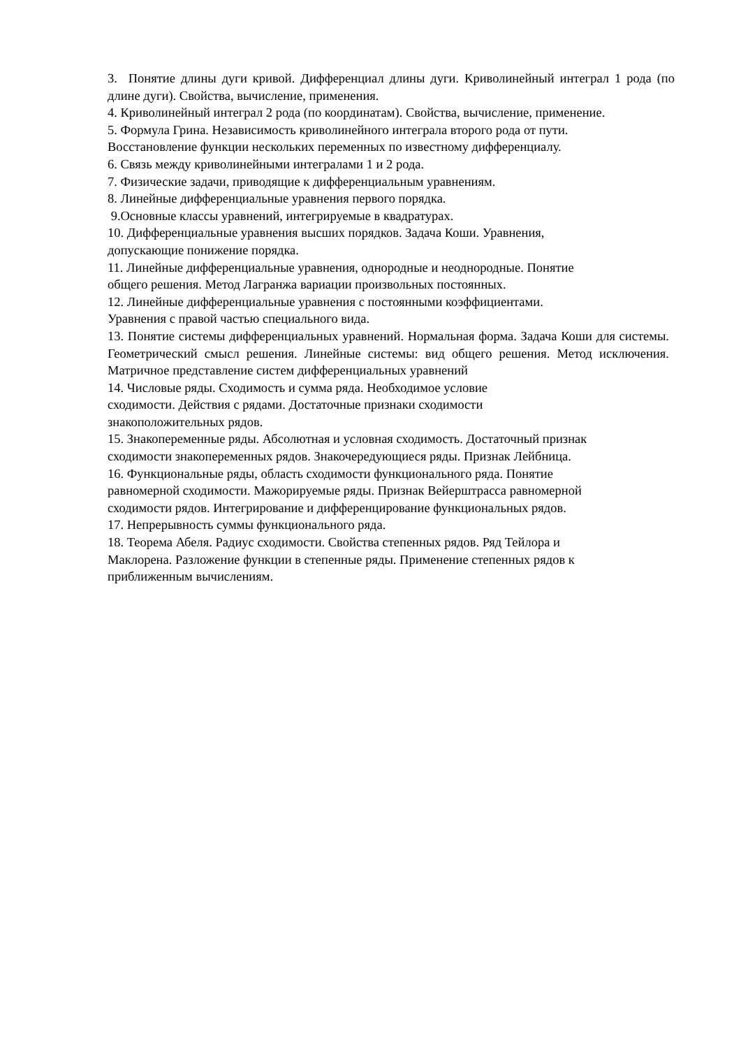3. Понятие длины дуги кривой. Дифференциал длины дуги. Криволинейный интеграл 1 рода (по длине дуги). Свойства, вычисление, применения.
4. Криволинейный интеграл 2 рода (по координатам). Свойства, вычисление, применение.
5. Формула Грина. Независимость криволинейного интеграла второго рода от пути.
Восстановление функции нескольких переменных по известному дифференциалу.
6. Связь между криволинейными интегралами 1 и 2 рода.
7. Физические задачи, приводящие к дифференциальным уравнениям.
8. Линейные дифференциальные уравнения первого порядка.
9.Основные классы уравнений, интегрируемые в квадратурах.
10. Дифференциальные уравнения высших порядков. Задача Коши. Уравнения,
допускающие понижение порядка.
11. Линейные дифференциальные уравнения, однородные и неоднородные. Понятие
общего решения. Метод Лагранжа вариации произвольных постоянных.
12. Линейные дифференциальные уравнения с постоянными коэффициентами.
Уравнения с правой частью специального вида.
13. Понятие системы дифференциальных уравнений. Нормальная форма. Задача Коши для системы. Геометрический смысл решения. Линейные системы: вид общего решения. Метод исключения. Матричное представление систем дифференциальных уравнений
14. Числовые ряды. Сходимость и сумма ряда. Необходимое условие
сходимости. Действия с рядами. Достаточные признаки сходимости
знакоположительных рядов.
15. Знакопеременные ряды. Абсолютная и условная сходимость. Достаточный признак
сходимости знакопеременных рядов. Знакочередующиеся ряды. Признак Лейбница.
16. Функциональные ряды, область сходимости функционального ряда. Понятие
равномерной сходимости. Мажорируемые ряды. Признак Вейерштрасса равномерной
сходимости рядов. Интегрирование и дифференцирование функциональных рядов.
17. Непрерывность суммы функционального ряда.
18. Теорема Абеля. Радиус сходимости. Свойства степенных рядов. Ряд Тейлора и
Маклорена. Разложение функции в степенные ряды. Применение степенных рядов к
приближенным вычислениям.